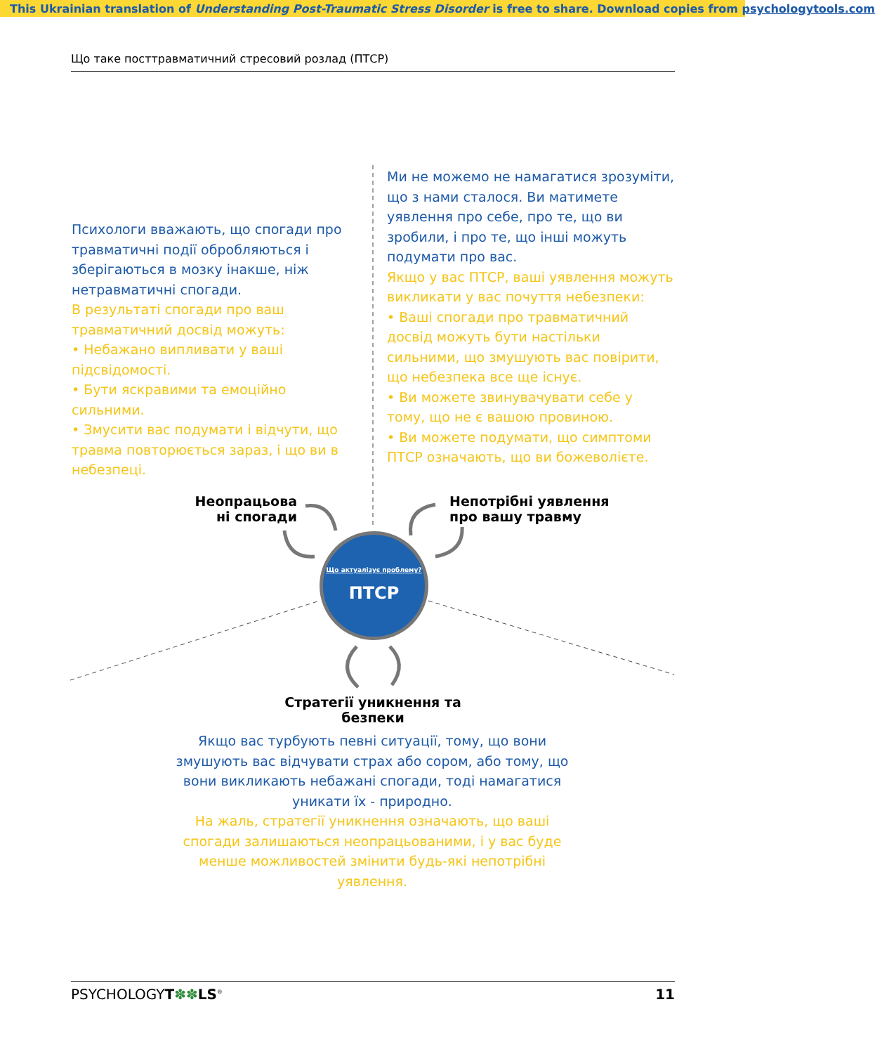This Ukrainian translation of Understanding Post-Traumatic Stress Disorder is free to share. Download copies from psychologytools.com
Що таке посттравматичний стресовий розлад (ПТСР)
Психологи вважають, що спогади про травматичні події обробляються і зберігаються в мозку інакше, ніж нетравматичні спогади.
В результаті спогади про ваш травматичний досвід можуть:
• Небажано випливати у ваші підсвідомості.
• Бути яскравими та емоційно сильними.
• Змусити вас подумати і відчути, що травма повторюється зараз, і що ви в небезпеці.
Ми не можемо не намагатися зрозуміти, що з нами сталося. Ви матимете уявлення про себе, про те, що ви зробили, і про те, що інші можуть подумати про вас.
Якщо у вас ПТСР, ваші уявлення можуть викликати у вас почуття небезпеки:
• Ваші спогади про травматичний досвід можуть бути настільки сильними, що змушують вас повірити, що небезпека все ще існує.
• Ви можете звинувачувати себе у тому, що не є вашою провиною.
• Ви можете подумати, що симптоми ПТСР означають, що ви божеволієте.
Неопрацьова ні спогади
Непотрібні уявлення
про вашу травму
Що актуалізує проблему?
ПТСР
Стратегії уникнення та безпеки
Якщо вас турбують певні ситуації, тому, що вони змушують вас відчувати страх або сором, або тому, що вони викликають небажані спогади, тоді намагатися уникати їх - природно.
На жаль, стратегії уникнення означають, що ваші спогади залишаються неопрацьованими, і у вас буде менше можливостей змінити будь-які непотрібні уявлення.
PSYCHOLOGYT✽✽LS<sup>®</sup> 11